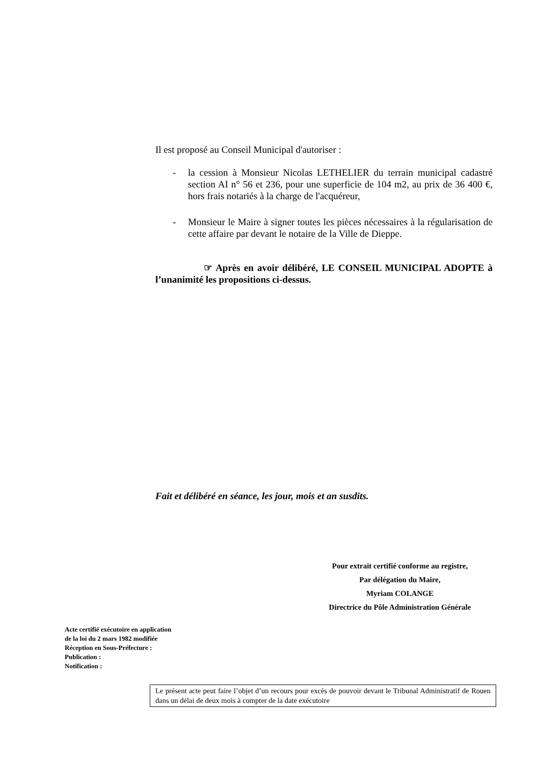Il est proposé au Conseil Municipal d'autoriser :
- la cession à Monsieur Nicolas LETHELIER du terrain municipal cadastré section AI n° 56 et 236, pour une superficie de 104 m2, au prix de 36 400 €, hors frais notariés à la charge de l'acquéreur,
- Monsieur le Maire à signer toutes les pièces nécessaires à la régularisation de cette affaire par devant le notaire de la Ville de Dieppe.
☞ Après en avoir délibéré, LE CONSEIL MUNICIPAL ADOPTE à l’unanimité les propositions ci-dessus.
Fait et délibéré en séance, les jour, mois et an susdits.
Pour extrait certifié conforme au registre,
Par délégation du Maire,
Myriam COLANGE
Directrice du Pôle Administration Générale
Acte certifié exécutoire en application
de la loi du 2 mars 1982 modifiée
Réception en Sous-Préfecture :
Publication :
Notification :
Le présent acte peut faire l’objet d’un recours pour excès de pouvoir devant le Tribunal Administratif de Rouen dans un délai de deux mois à compter de la date exécutoire